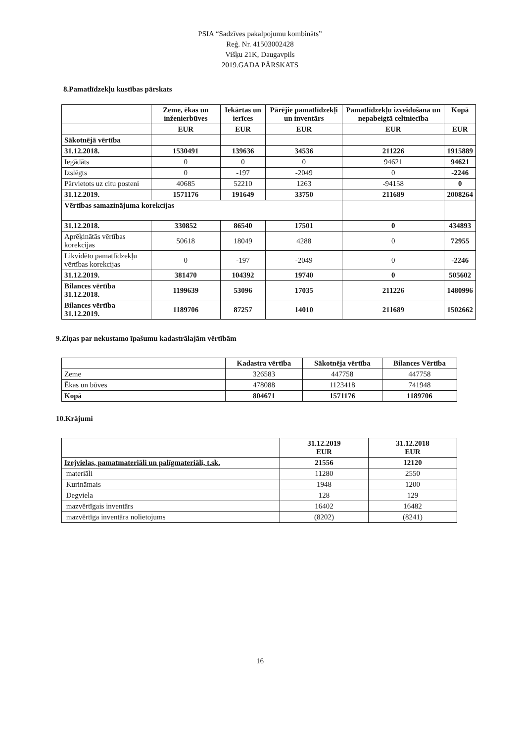PSIA “Sadzīves pakalpojumu kombināts”
Reģ. Nr. 41503002428
Višķu 21K, Daugavpils
2019.GADA PĀRSKATS
8.Pamatlīdzekļu kustības pārskats
| | Zeme, ēkas un inženierbūves | Iekārtas un ierīces | Pārējie pamatlīdzekļi un inventārs | Pamatlīdzekļu izveidošana un nepabeigtā celtniecība | Kopā |
| --- | --- | --- | --- | --- | --- |
| | EUR | EUR | EUR | EUR | EUR |
| Sākotnējā vērtība | | | | | |
| 31.12.2018. | 1530491 | 139636 | 34536 | 211226 | 1915889 |
| Iegādāts | 0 | 0 | 0 | 94621 | 94621 |
| Izslēgts | 0 | -197 | -2049 | 0 | -2246 |
| Pārvietots uz citu posteni | 40685 | 52210 | 1263 | -94158 | 0 |
| 31.12.2019. | 1571176 | 191649 | 33750 | 211689 | 2008264 |
| Vērtības samazinājuma korekcijas | | | | | |
| 31.12.2018. | 330852 | 86540 | 17501 | 0 | 434893 |
| Aprēķinātās vērtības korekcijas | 50618 | 18049 | 4288 | 0 | 72955 |
| Likvidēto pamatlīdzekļu vērtības korekcijas | 0 | -197 | -2049 | 0 | -2246 |
| 31.12.2019. | 381470 | 104392 | 19740 | 0 | 505602 |
| Bilances vērtība 31.12.2018. | 1199639 | 53096 | 17035 | 211226 | 1480996 |
| Bilances vērtība 31.12.2019. | 1189706 | 87257 | 14010 | 211689 | 1502662 |
9.Ziņas par nekustamo īpašumu kadastrālajām vērtībām
| | Kadastra vērtība | Sākotnēja vērtība | Bilances Vērtība |
| --- | --- | --- | --- |
| Zeme | 326583 | 447758 | 447758 |
| Ēkas un būves | 478088 | 1123418 | 741948 |
| Kopā | 804671 | 1571176 | 1189706 |
10.Krājumi
| | 31.12.2019 EUR | 31.12.2018 EUR |
| --- | --- | --- |
| Izejvielas, pamatmateriāli un palīgmateriāli, t.sk. | 21556 | 12120 |
| materiāli | 11280 | 2550 |
| Kurināmais | 1948 | 1200 |
| Degviela | 128 | 129 |
| mazvērtīgais inventārs | 16402 | 16482 |
| mazvērtīga inventāra nolietojums | (8202) | (8241) |
16